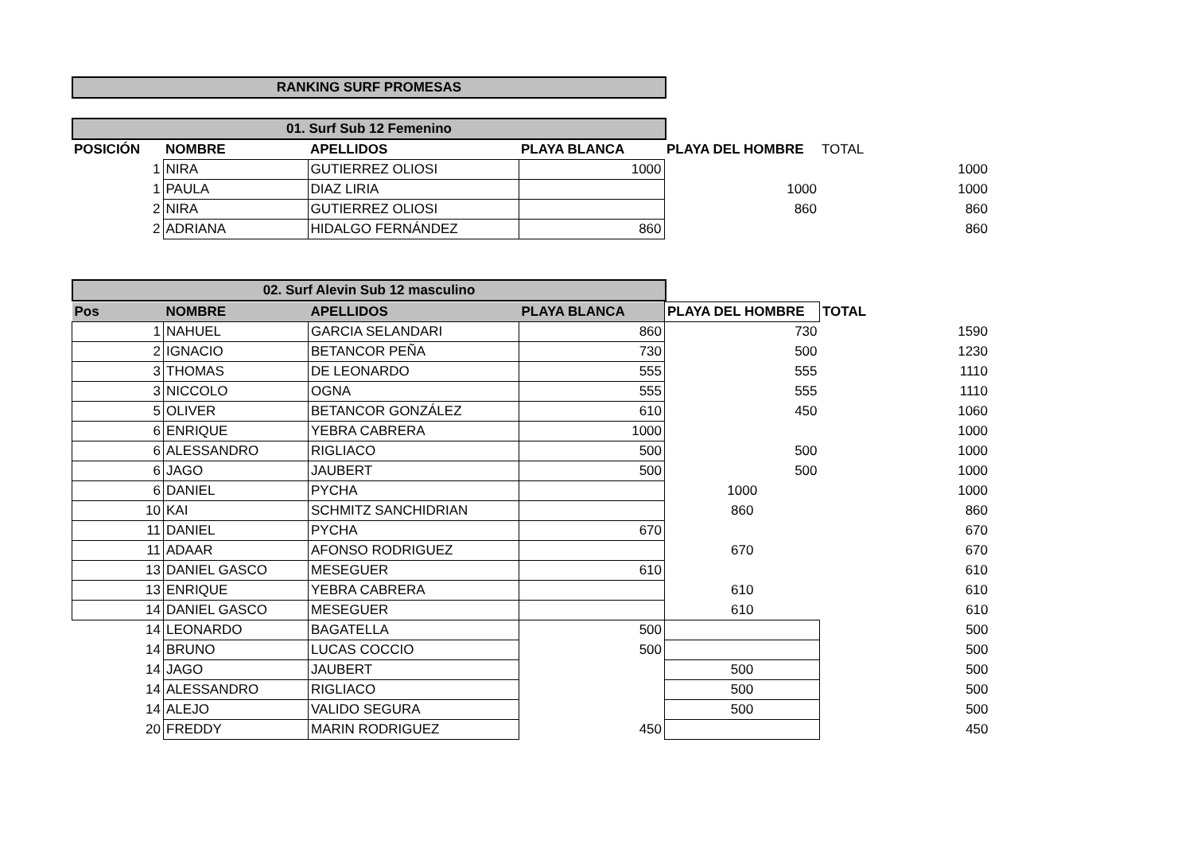RANKING SURF PROMESAS
01. Surf Sub 12 Femenino
| POSICIÓN | NOMBRE | APELLIDOS | PLAYA BLANCA | PLAYA DEL HOMBRE | TOTAL |
| --- | --- | --- | --- | --- | --- |
| 1 | NIRA | GUTIERREZ OLIOSI | 1000 | | 1000 |
| 1 | PAULA | DIAZ LIRIA | | 1000 | 1000 |
| 2 | NIRA | GUTIERREZ OLIOSI | | 860 | 860 |
| 2 | ADRIANA | HIDALGO FERNÁNDEZ | 860 | | 860 |
02. Surf Alevin Sub 12 masculino
| Pos | NOMBRE | APELLIDOS | PLAYA BLANCA | PLAYA DEL HOMBRE | TOTAL |
| --- | --- | --- | --- | --- | --- |
| 1 | NAHUEL | GARCIA SELANDARI | 860 | 730 | 1590 |
| 2 | IGNACIO | BETANCOR PEÑA | 730 | 500 | 1230 |
| 3 | THOMAS | DE LEONARDO | 555 | 555 | 1110 |
| 3 | NICCOLO | OGNA | 555 | 555 | 1110 |
| 5 | OLIVER | BETANCOR GONZÁLEZ | 610 | 450 | 1060 |
| 6 | ENRIQUE | YEBRA CABRERA | 1000 | | 1000 |
| 6 | ALESSANDRO | RIGLIACO | 500 | 500 | 1000 |
| 6 | JAGO | JAUBERT | 500 | 500 | 1000 |
| 6 | DANIEL | PYCHA | | 1000 | 1000 |
| 10 | KAI | SCHMITZ SANCHIDRIAN | | 860 | 860 |
| 11 | DANIEL | PYCHA | 670 | | 670 |
| 11 | ADAAR | AFONSO RODRIGUEZ | | 670 | 670 |
| 13 | DANIEL GASCO | MESEGUER | 610 | | 610 |
| 13 | ENRIQUE | YEBRA CABRERA | | 610 | 610 |
| 14 | DANIEL GASCO | MESEGUER | | 610 | 610 |
| 14 | LEONARDO | BAGATELLA | 500 | | 500 |
| 14 | BRUNO | LUCAS COCCIO | 500 | | 500 |
| 14 | JAGO | JAUBERT | | 500 | 500 |
| 14 | ALESSANDRO | RIGLIACO | | 500 | 500 |
| 14 | ALEJO | VALIDO SEGURA | | 500 | 500 |
| 20 | FREDDY | MARIN RODRIGUEZ | 450 | | 450 |